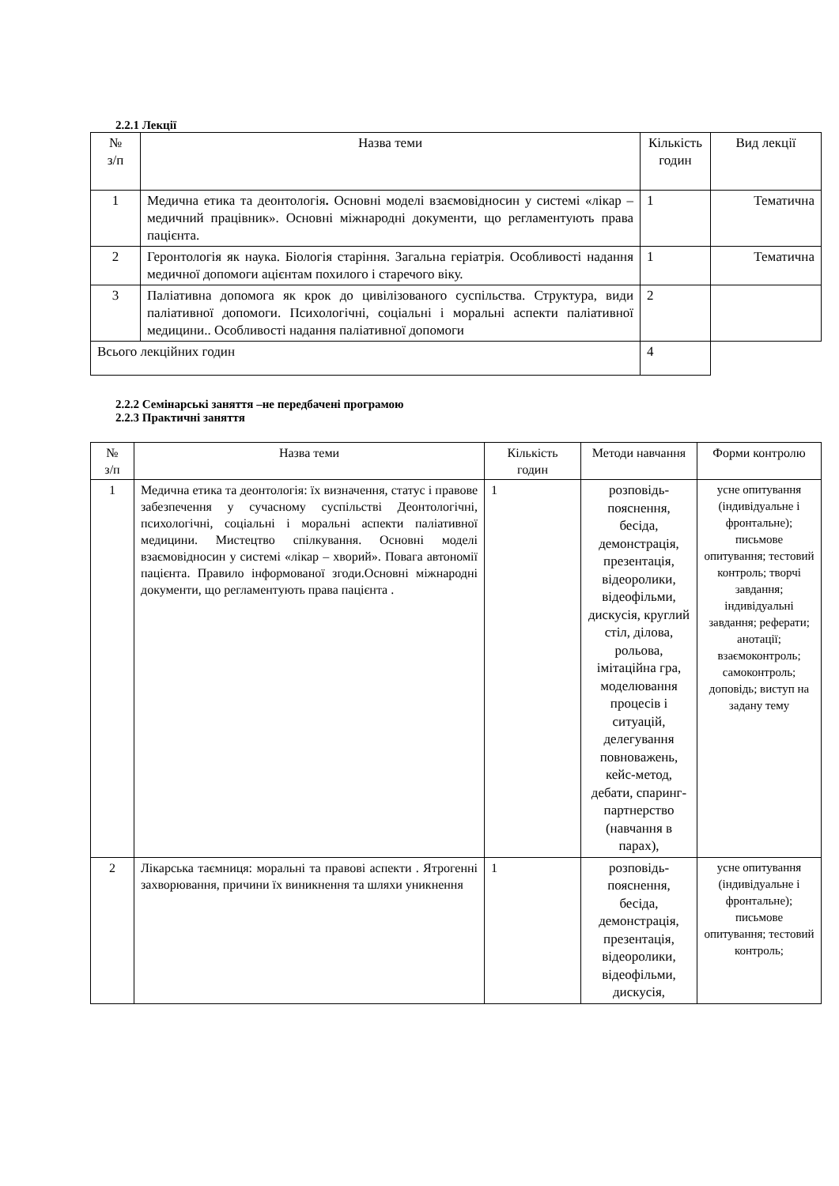2.2.1 Лекції
| № з/п | Назва теми | Кількість годин | Вид лекції |
| --- | --- | --- | --- |
| 1 | Медична етика та деонтологія . Основні моделі взаємовідносин у системі «лікар – медичний працівник». Основні міжнародні документи, що регламентують права пацієнта. | 1 | Тематична |
| 2 | Геронтологія як наука. Біологія старіння. Загальна геріатрія. Особливості надання медичної допомоги ацієнтам похилого і старечого віку. | 1 | Тематична |
| 3 | Паліативна допомога як крок до цивілізованого суспільства. Структура, види паліативної допомоги. Психологічні, соціальні і моральні аспекти паліативної медицини.. Особливості надання паліативної допомоги | 2 | |
| Всього лекційних годин | | 4 | |
2.2.2 Семінарські заняття –не передбачені програмою
2.2.3 Практичні заняття
| № з/п | Назва теми | Кількість годин | Методи навчання | Форми контролю |
| --- | --- | --- | --- | --- |
| 1 | Медична етика та деонтологія: їх визначення, статус і правове забезпечення у сучасному суспільстві Деонтологічні, психологічні, соціальні і моральні аспекти паліативної медицини. Мистецтво спілкування. Основні моделі взаємовідносин у системі «лікар – хворий». Повага автономії пацієнта. Правило інформованої згоди.Основні міжнародні документи, що регламентують права пацієнта . | 1 | розповідь-пояснення, бесіда, демонстрація, презентація, відеоролики, відеофільми, дискусія, круглий стіл, ділова, рольова, імітаційна гра, моделювання процесів і ситуацій, делегування повноважень, кейс-метод, дебати, спаринг-партнерство (навчання в парах), | усне опитування (індивідуальне і фронтальне); письмове опитування; тестовий контроль; творчі завдання; індивідуальні завдання; реферати; анотації; взаємоконтроль; самоконтроль; доповідь; виступ на задану тему |
| 2 | Лікарська таємниця: моральні та правові аспекти . Ятрогенні захворювання, причини їх виникнення та шляхи уникнення | 1 | розповідь-пояснення, бесіда, демонстрація, презентація, відеоролики, відеофільми, дискусія, | усне опитування (індивідуальне і фронтальне); письмове опитування; тестовий контроль; |